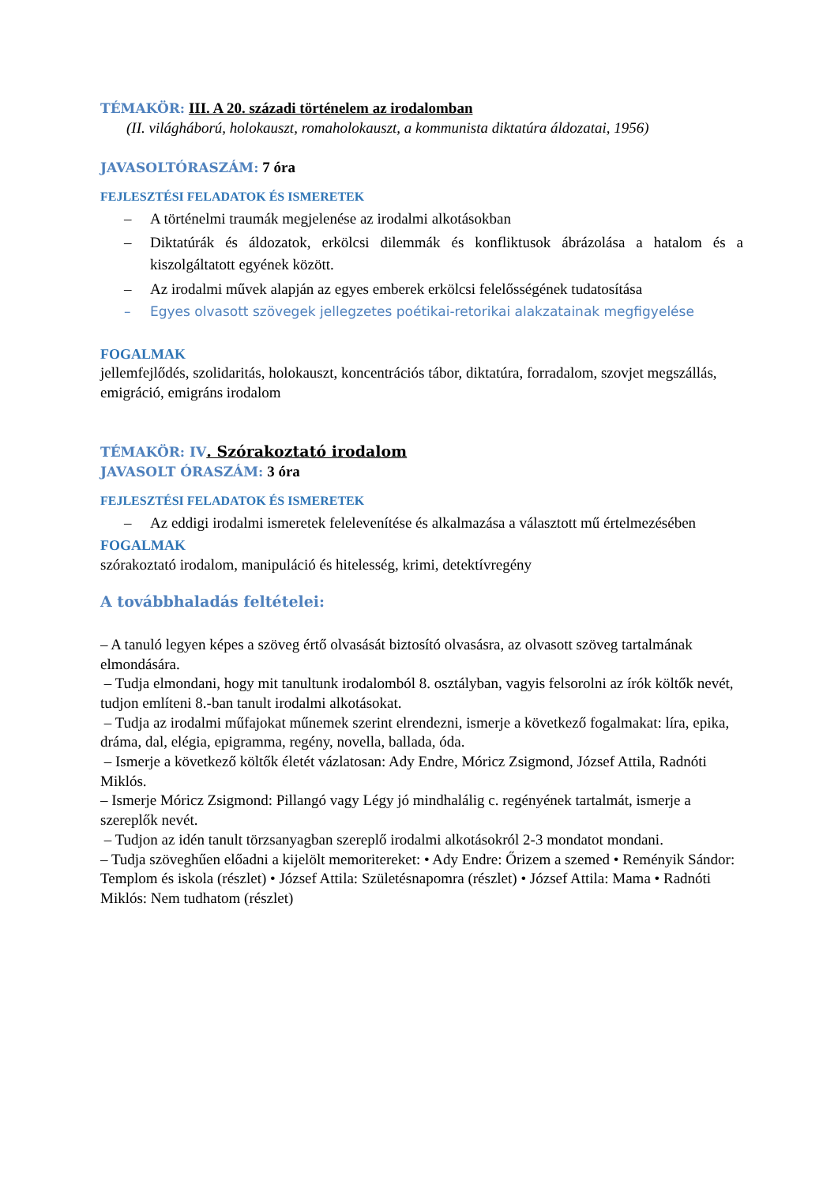TÉMAKÖR: III. A 20. századi történelem az irodalomban
(II. világháború, holokauszt, romaholokauszt, a kommunista diktatúra áldozatai, 1956)
JAVASOLTÓRASZÁM: 7 óra
FEJLESZTÉSI FELADATOK ÉS ISMERETEK
– A történelmi traumák megjelenése az irodalmi alkotásokban
– Diktatúrák és áldozatok, erkölcsi dilemmák és konfliktusok ábrázolása a hatalom és a kiszolgáltatott egyének között.
– Az irodalmi művek alapján az egyes emberek erkölcsi felelősségének tudatosítása
– Egyes olvasott szövegek jellegzetes poétikai-retorikai alakzatainak megfigyelése
FOGALMAK
jellemfejlődés, szolidaritás, holokauszt, koncentrációs tábor, diktatúra, forradalom, szovjet megszállás, emigráció, emigráns irodalom
TÉMAKÖR: IV. Szórakoztató irodalom
JAVASOLT ÓRASZÁM: 3 óra
FEJLESZTÉSI FELADATOK ÉS ISMERETEK
– Az eddigi irodalmi ismeretek felelevenítése és alkalmazása a választott mű értelmezésében
FOGALMAK
szórakoztató irodalom, manipuláció és hitelesség, krimi, detektívregény
A továbbhaladás feltételei:
– A tanuló legyen képes a szöveg értő olvasását biztosító olvasásra, az olvasott szöveg tartalmának elmondására.
– Tudja elmondani, hogy mit tanultunk irodalomból 8. osztályban, vagyis felsorolni az írók költők nevét, tudjon említeni 8.-ban tanult irodalmi alkotásokat.
– Tudja az irodalmi műfajokat műnemek szerint elrendezni, ismerje a következő fogalmakat: líra, epika, dráma, dal, elégia, epigramma, regény, novella, ballada, óda.
– Ismerje a következő költők életét vázlatosan: Ady Endre, Móricz Zsigmond, József Attila, Radnóti Miklós.
– Ismerje Móricz Zsigmond: Pillangó vagy Légy jó mindhalálig c. regényének tartalmát, ismerje a szereplők nevét.
– Tudjon az idén tanult törzsanyagban szereplő irodalmi alkotásokról 2-3 mondatot mondani.
– Tudja szöveghűen előadni a kijelölt memoritereket: • Ady Endre: Őrizem a szemed • Reményik Sándor: Templom és iskola (részlet) • József Attila: Születésnapomra (részlet) • József Attila: Mama • Radnóti Miklós: Nem tudhatom (részlet)